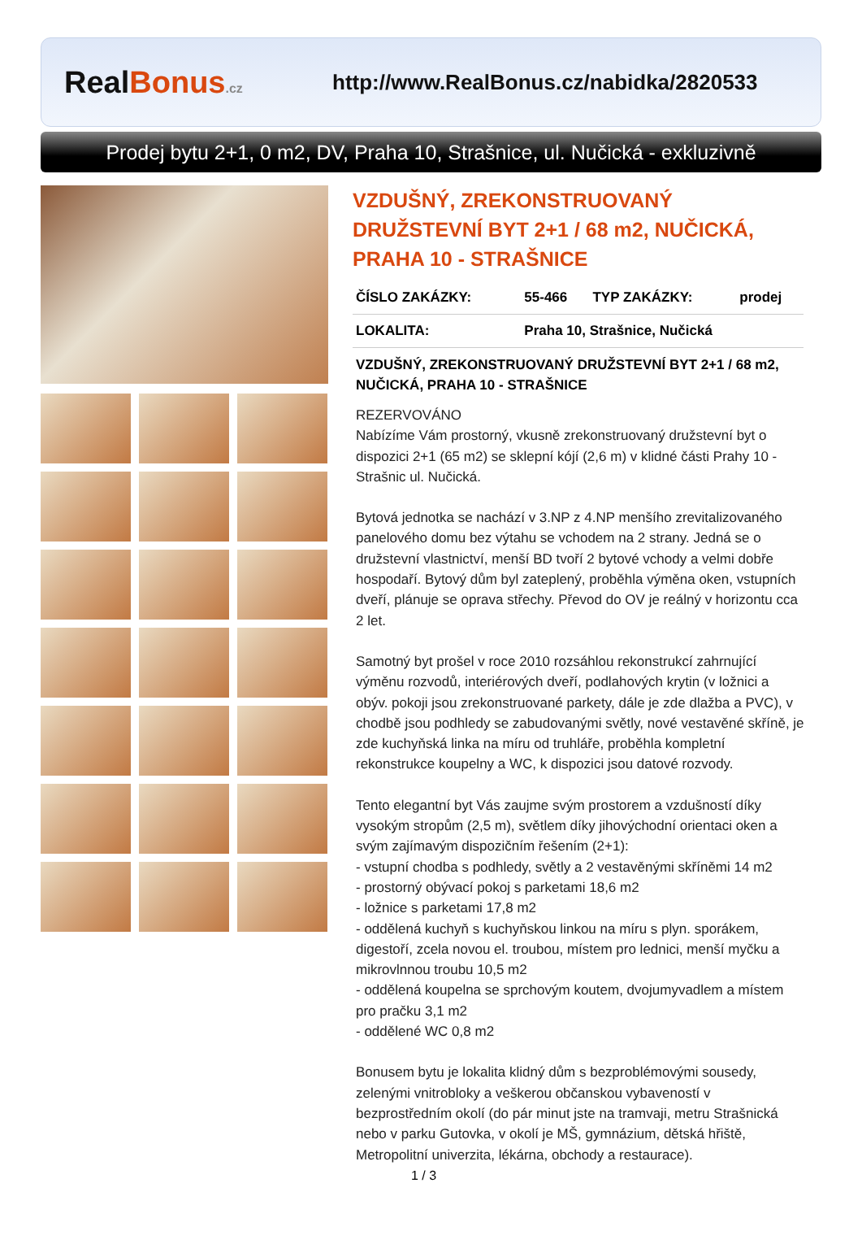RealBonus.cz
http://www.RealBonus.cz/nabidka/2820533
Prodej bytu 2+1, 0 m2, DV, Praha 10, Strašnice, ul. Nučická - exkluzivně
VZDUŠNÝ, ZREKONSTRUOVANÝ DRUŽSTEVNÍ BYT 2+1 / 68 m2, NUČICKÁ, PRAHA 10 - STRAŠNICE
| ČÍSLO ZAKÁZKY: | 55-466 | TYP ZAKÁZKY: | prodej |
| LOKALITA: | Praha 10, Strašnice, Nučická | | |
VZDUŠNÝ, ZREKONSTRUOVANÝ DRUŽSTEVNÍ BYT 2+1 / 68 m2, NUČICKÁ, PRAHA 10 - STRAŠNICE
REZERVOVÁNO
Nabízíme Vám prostorný, vkusně zrekonstruovaný družstevní byt o dispozici 2+1 (65 m2) se sklepní kójí (2,6 m) v klidné části Prahy 10 - Strašnic ul. Nučická.
Bytová jednotka se nachází v 3.NP z 4.NP menšího zrevitalizovaného panelového domu bez výtahu se vchodem na 2 strany. Jedná se o družstevní vlastnictví, menší BD tvoří 2 bytové vchody a velmi dobře hospodaří. Bytový dům byl zateplený, proběhla výměna oken, vstupních dveří, plánuje se oprava střechy. Převod do OV je reálný v horizontu cca 2 let.
Samotný byt prošel v roce 2010 rozsáhlou rekonstrukcí zahrnující výměnu rozvodů, interiérových dveří, podlahových krytin (v ložnici a obýv. pokoji jsou zrekonstruované parkety, dále je zde dlažba a PVC), v chodbě jsou podhledy se zabudovanými světly, nové vestavěné skříně, je zde kuchyňská linka na míru od truhláře, proběhla kompletní rekonstrukce koupelny a WC, k dispozici jsou datové rozvody.
Tento elegantní byt Vás zaujme svým prostorem a vzdušností díky vysokým stropům (2,5 m), světlem díky jihovýchodní orientaci oken a svým zajímavým dispozičním řešením (2+1):
- vstupní chodba s podhledy, světly a 2 vestavěnými skříněmi 14 m2
- prostorný obývací pokoj s parketami 18,6 m2
- ložnice s parketami 17,8 m2
- oddělená kuchyň s kuchyňskou linkou na míru s plyn. sporákem, digestoří, zcela novou el. troubou, místem pro lednici, menší myčku a mikrovlnnou troubu 10,5 m2
- oddělená koupelna se sprchovým koutem, dvojumyvadlem a místem pro pračku 3,1 m2
- oddělené WC 0,8 m2
Bonusem bytu je lokalita klidný dům s bezproblémovými sousedy, zelenými vnitrobloky a veškerou občanskou vybaveností v bezprostředním okolí (do pár minut jste na tramvaji, metru Strašnická nebo v parku Gutovka, v okolí je MŠ, gymnázium, dětská hřiště, Metropolitní univerzita, lékárna, obchody a restaurace).
1 / 3